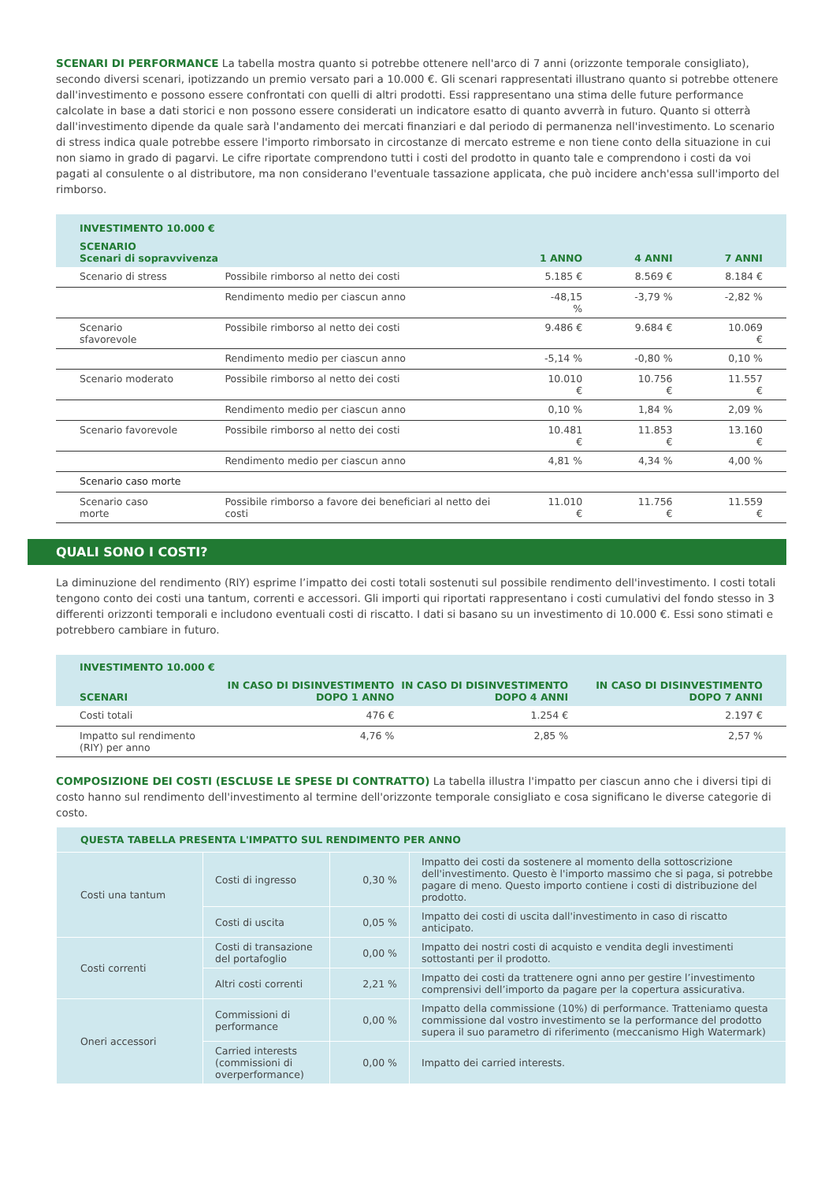SCENARI DI PERFORMANCE La tabella mostra quanto si potrebbe ottenere nell'arco di 7 anni (orizzonte temporale consigliato), secondo diversi scenari, ipotizzando un premio versato pari a 10.000 €. Gli scenari rappresentati illustrano quanto si potrebbe ottenere dall'investimento e possono essere confrontati con quelli di altri prodotti. Essi rappresentano una stima delle future performance calcolate in base a dati storici e non possono essere considerati un indicatore esatto di quanto avverrà in futuro. Quanto si otterrà dall'investimento dipende da quale sarà l'andamento dei mercati finanziari e dal periodo di permanenza nell'investimento. Lo scenario di stress indica quale potrebbe essere l'importo rimborsato in circostanze di mercato estreme e non tiene conto della situazione in cui non siamo in grado di pagarvi. Le cifre riportate comprendono tutti i costi del prodotto in quanto tale e comprendono i costi da voi pagati al consulente o al distributore, ma non considerano l'eventuale tassazione applicata, che può incidere anch'essa sull'importo del rimborso.
| INVESTIMENTO 10.000 € | | | | |
| --- | --- | --- | --- | --- |
| SCENARIO Scenari di sopravvivenza | | 1 ANNO | 4 ANNI | 7 ANNI |
| Scenario di stress | Possibile rimborso al netto dei costi | 5.185 € | 8.569 € | 8.184 € |
| | Rendimento medio per ciascun anno | -48,15 % | -3,79 % | -2,82 % |
| Scenario sfavorevole | Possibile rimborso al netto dei costi | 9.486 € | 9.684 € | 10.069 € |
| | Rendimento medio per ciascun anno | -5,14 % | -0,80 % | 0,10 % |
| Scenario moderato | Possibile rimborso al netto dei costi | 10.010 € | 10.756 € | 11.557 € |
| | Rendimento medio per ciascun anno | 0,10 % | 1,84 % | 2,09 % |
| Scenario favorevole | Possibile rimborso al netto dei costi | 10.481 € | 11.853 € | 13.160 € |
| | Rendimento medio per ciascun anno | 4,81 % | 4,34 % | 4,00 % |
| Scenario caso morte | | | | |
| Scenario caso morte | Possibile rimborso a favore dei beneficiari al netto dei costi | 11.010 € | 11.756 € | 11.559 € |
QUALI SONO I COSTI?
La diminuzione del rendimento (RIY) esprime l’impatto dei costi totali sostenuti sul possibile rendimento dell'investimento. I costi totali tengono conto dei costi una tantum, correnti e accessori. Gli importi qui riportati rappresentano i costi cumulativi del fondo stesso in 3 differenti orizzonti temporali e includono eventuali costi di riscatto. I dati si basano su un investimento di 10.000 €. Essi sono stimati e potrebbero cambiare in futuro.
| INVESTIMENTO 10.000 € | | | |
| --- | --- | --- | --- |
| SCENARI | IN CASO DI DISINVESTIMENTO DOPO 1 ANNO | IN CASO DI DISINVESTIMENTO DOPO 4 ANNI | IN CASO DI DISINVESTIMENTO DOPO 7 ANNI |
| Costi totali | 476 € | 1.254 € | 2.197 € |
| Impatto sul rendimento (RIY) per anno | 4,76 % | 2,85 % | 2,57 % |
COMPOSIZIONE DEI COSTI (ESCLUSE LE SPESE DI CONTRATTO) La tabella illustra l'impatto per ciascun anno che i diversi tipi di costo hanno sul rendimento dell'investimento al termine dell'orizzonte temporale consigliato e cosa significano le diverse categorie di costo.
| QUESTA TABELLA PRESENTA L'IMPATTO SUL RENDIMENTO PER ANNO | | | |
| Costi una tantum | Costi di ingresso | 0,30 % | Impatto dei costi da sostenere al momento della sottoscrizione dell'investimento. Questo è l'importo massimo che si paga, si potrebbe pagare di meno. Questo importo contiene i costi di distribuzione del prodotto. |
| | Costi di uscita | 0,05 % | Impatto dei costi di uscita dall'investimento in caso di riscatto anticipato. |
| Costi correnti | Costi di transazione del portafoglio | 0,00 % | Impatto dei nostri costi di acquisto e vendita degli investimenti sottostanti per il prodotto. |
| | Altri costi correnti | 2,21 % | Impatto dei costi da trattenere ogni anno per gestire l’investimento comprensivi dell’importo da pagare per la copertura assicurativa. |
| Oneri accessori | Commissioni di performance | 0,00 % | Impatto della commissione (10%) di performance. Tratteniamo questa commissione dal vostro investimento se la performance del prodotto supera il suo parametro di riferimento (meccanismo High Watermark) |
| | Carried interests (commissioni di overperformance) | 0,00 % | Impatto dei carried interests. |